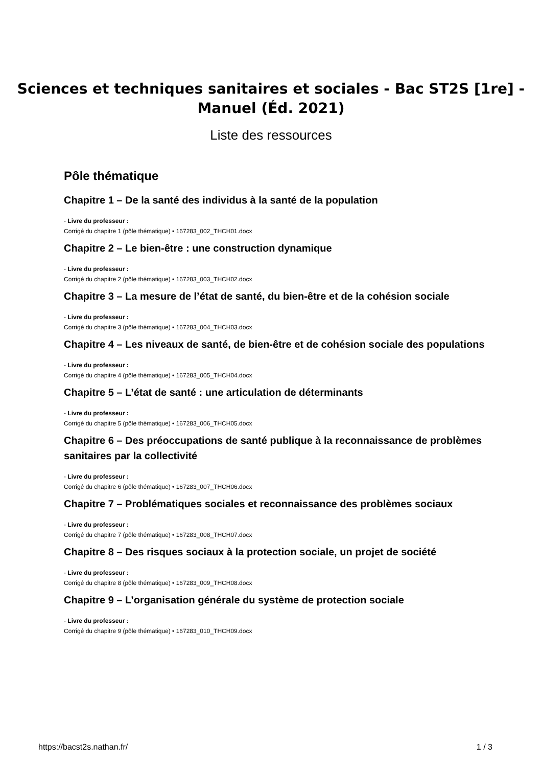Sciences et techniques sanitaires et sociales - Bac ST2S [1re] -
Manuel (Éd. 2021)
Liste des ressources
Pôle thématique
Chapitre 1 – De la santé des individus à la santé de la population
- Livre du professeur :
Corrigé du chapitre 1 (pôle thématique) • 167283_002_THCH01.docx
Chapitre 2 – Le bien-être : une construction dynamique
- Livre du professeur :
Corrigé du chapitre 2 (pôle thématique) • 167283_003_THCH02.docx
Chapitre 3 – La mesure de l’état de santé, du bien-être et de la cohésion sociale
- Livre du professeur :
Corrigé du chapitre 3 (pôle thématique) • 167283_004_THCH03.docx
Chapitre 4 – Les niveaux de santé, de bien-être et de cohésion sociale des populations
- Livre du professeur :
Corrigé du chapitre 4 (pôle thématique) • 167283_005_THCH04.docx
Chapitre 5 – L’état de santé : une articulation de déterminants
- Livre du professeur :
Corrigé du chapitre 5 (pôle thématique) • 167283_006_THCH05.docx
Chapitre 6 – Des préoccupations de santé publique à la reconnaissance de problèmes sanitaires par la collectivité
- Livre du professeur :
Corrigé du chapitre 6 (pôle thématique) • 167283_007_THCH06.docx
Chapitre 7 – Problématiques sociales et reconnaissance des problèmes sociaux
- Livre du professeur :
Corrigé du chapitre 7 (pôle thématique) • 167283_008_THCH07.docx
Chapitre 8 – Des risques sociaux à la protection sociale, un projet de société
- Livre du professeur :
Corrigé du chapitre 8 (pôle thématique) • 167283_009_THCH08.docx
Chapitre 9 – L’organisation générale du système de protection sociale
- Livre du professeur :
Corrigé du chapitre 9 (pôle thématique) • 167283_010_THCH09.docx
https://bacst2s.nathan.fr/ 1 / 3